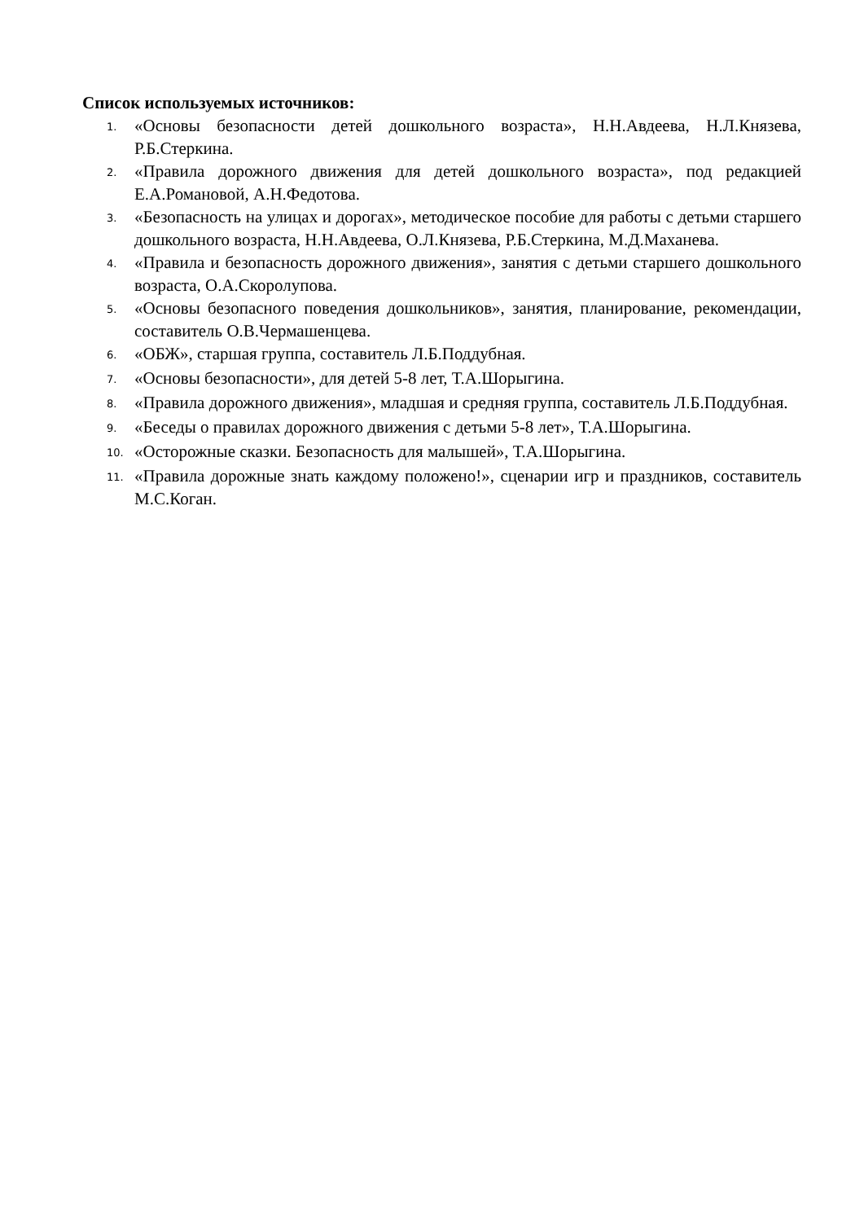Список используемых источников:
1. «Основы безопасности детей дошкольного возраста», Н.Н.Авдеева, Н.Л.Князева, Р.Б.Стеркина.
2. «Правила дорожного движения для детей дошкольного возраста», под редакцией Е.А.Романовой, А.Н.Федотова.
3. «Безопасность на улицах и дорогах», методическое пособие для работы с детьми старшего дошкольного возраста, Н.Н.Авдеева, О.Л.Князева, Р.Б.Стеркина, М.Д.Маханева.
4. «Правила и безопасность дорожного движения», занятия с детьми старшего дошкольного возраста, О.А.Скоролупова.
5. «Основы безопасного поведения дошкольников», занятия, планирование, рекомендации, составитель О.В.Чермашенцева.
6. «ОБЖ», старшая группа, составитель Л.Б.Поддубная.
7. «Основы безопасности», для детей 5-8 лет, Т.А.Шорыгина.
8. «Правила дорожного движения», младшая и средняя группа, составитель Л.Б.Поддубная.
9. «Беседы о правилах дорожного движения с детьми 5-8 лет», Т.А.Шорыгина.
10. «Осторожные сказки. Безопасность для малышей», Т.А.Шорыгина.
11. «Правила дорожные знать каждому положено!», сценарии игр и праздников, составитель М.С.Коган.